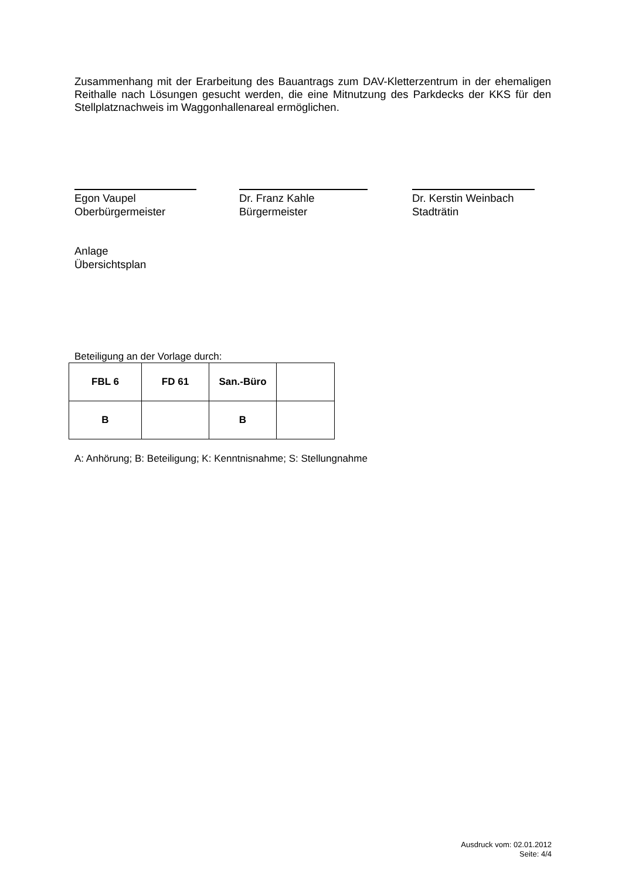Zusammenhang mit der Erarbeitung des Bauantrags zum DAV-Kletterzentrum in der ehemaligen Reithalle nach Lösungen gesucht werden, die eine Mitnutzung des Parkdecks der KKS für den Stellplatznachweis im Waggonhallenareal ermöglichen.
Egon Vaupel
Oberbürgermeister
Dr. Franz Kahle
Bürgermeister
Dr. Kerstin Weinbach
Stadträtin
Anlage
Übersichtsplan
Beteiligung an der Vorlage durch:
| FBL 6 | FD 61 | San.-Büro | |
| B | | B | |
A: Anhörung; B: Beteiligung; K: Kenntnisnahme; S: Stellungnahme
Ausdruck vom: 02.01.2012
Seite: 4/4